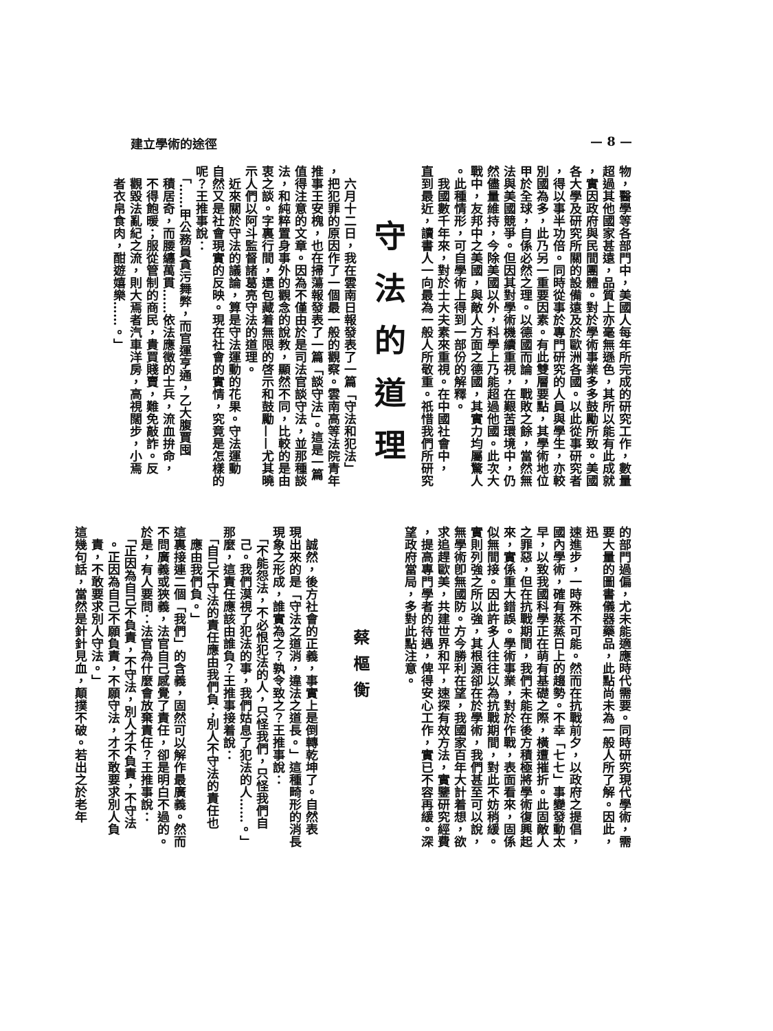— 8 — 建立學術的途徑
物，醫學等各部門中，美國人每年所完成的研究工作，數量
超過其他國家甚遠，品質上亦毫無遜色，其所以能有此成就
，實因政府與民間團體。對於學術事業多多鼓勵所致。美國
各大學及研究所關的設備遠及於歐洲各國。以此從事研究者
，得以事半功倍。同時從事於專門研究的人員與學生，亦較
別國為多，此乃另一重要因素。有此雙層要點，其學術地位
甲於全球，自係必然之理。以德國而論，戰敗之餘，當然無
法與美國競爭。但因其對學術機續重視，在艱苦環境中，仍
然儘量維持，今除美國以外，科學上乃能超過他國。此次大
戰中，友邦中之美國，與敵人方面之德國，其實力均屬驚人
。此種情形，可自學術上得到一部份的解釋。
　我國數千年來，對於士大夫素來重視。在中國社會中，
直到最近，讀書人一向最為一般人所敬重。祇惜我們所研究
守法的道理
　六月十二日，我在雲南日報發表了一篇「守法和犯法」
，把犯罪的原因作了一個最一般的觀察。雲南高等法院青年
推事王安槐，也在掃蕩報發表了一篇「談守法」。這是一篇
值得注意的文章。因為不僅由於是司法官談守法，並那種談
法，和純粹置身事外的觀念的說教，顯然不同，比較的是由
衷之談。字裏行間，還包藏着無限的啓示和鼓勵——尤其曉
示人們以阿斗監督諸葛亮守法的道理。
　近來關於守法的議論，算是守法運動的花果。守法運動
自然又是社會現實的反映。現在社會的實情，究竟是怎樣的
呢？王推事說：
　「……甲公務員貪污舞弊，而官運亨通，乙大腹賈囤
　積居奇，而腰纏萬貫……依法應徵的士兵，流血拚命，
　不得飽暖；服從管制的商民，貴買賤賣，難免敲詐。反
　觀毀法亂紀之流，則大焉者汽車洋房，高視闊步，小焉
　者衣帛食肉，酣遊嬉樂……。」
的部門過偏，尤未能適應時代需要。同時研究現代學術，需
要大量的圖書儀器藥品，此點尚未為一般人所了解。因此，迅
速進步，一時殊不可能。然而在抗戰前夕，以政府之提倡，
國內學術，確有蒸蒸日上的趨勢。不幸「七七」事變發動太
早，以致我國科學正在萌有基礎之際，橫遭摧折。此固敵人
之罪惡，但在抗戰期間，我們未能在後方積極將學術復興起
來，實係重大錯誤。學術事業，對於作戰，表面看來，固係
似無間接。因此許多人往往以為抗戰期間，對此不妨稍緩。
實則列強之所以強，其根源卻在於學術，我們甚至可以說，
無學術卽無國防。方今勝利在望，我國家百年大計着想，欲
求追趕歐美，共建世界和平，速探有效方法，實鑒研究經費
，提高專門學者的待遇，俾得安心工作，實已不容再緩。深
望政府當局，多對此點注意。
蔡樞衡
　誠然，後方社會的正義，事實上是倒轉乾坤了。自然表
現出來的是「守法之道消，違法之道長。」這種畸形的消長
現象之形成，誰實為之？孰令致之？王推事說：
　「不能怨法，不必恨犯法的人，只怪我們，只怪我們自
　己。我們漠視了犯法的事，我們姑息了犯法的人……。」
那麼，這責任應該由誰負？王推事接着說：
　「自己不守法的責任應由我們負；別人不守法的責任也
　應由我們負。」
這裏接連二個「我們」的含義，固然可以解作最廣義。然而
不問廣義或狹義，法官自己感覺了責任，卻是明白不過的。
於是，有人要問：法官為什麼會放棄責任？王推事說：
　「正因為自己不負責，不守法，別人才不負責，不守法
　。正因為自己不願負責，不願守法，才不敢要求別人負
　責，不敢要求別人守法。」
這幾句話，當然是針針見血，顛撲不破。若出之於老年